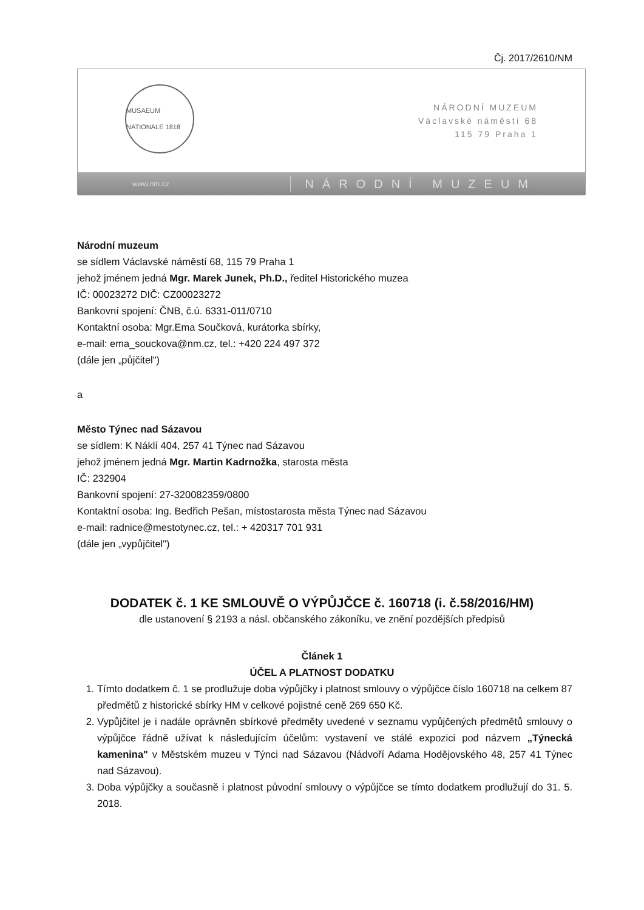Čj. 2017/2610/NM
MUSAEUM NATIONALE 1818
NÁRODNÍ MUZEUM
Václavské náměstí 68
115 79 Praha 1
www.nm.cz
NÁRODNÍ MUZEUM
Národní muzeum
se sídlem Václavské náměstí 68, 115 79 Praha 1
jehož jménem jedná Mgr. Marek Junek, Ph.D., ředitel Historického muzea
IČ: 00023272 DIČ: CZ00023272
Bankovní spojení: ČNB, č.ú. 6331-011/0710
Kontaktní osoba: Mgr.Ema Součková, kurátorka sbírky,
e-mail: ema_souckova@nm.cz, tel.: +420 224 497 372
(dále jen „půjčitel")
a
Město Týnec nad Sázavou
se sídlem: K Náklí 404, 257 41 Týnec nad Sázavou
jehož jménem jedná Mgr. Martin Kadrnožka, starosta města
IČ: 232904
Bankovní spojení: 27-320082359/0800
Kontaktní osoba: Ing. Bedřich Pešan, místostarosta města Týnec nad Sázavou
e-mail: radnice@mestotynec.cz, tel.: + 420317 701 931
(dále jen „vypůjčitel")
DODATEK č. 1 KE SMLOUVĚ O VÝPŮJČCE č. 160718 (i. č.58/2016/HM)
dle ustanovení § 2193 a násl. občanského zákoníku, ve znění pozdějších předpisů
Článek 1
ÚČEL A PLATNOST DODATKU
1. Tímto dodatkem č. 1 se prodlužuje doba výpůjčky i platnost smlouvy o výpůjčce číslo 160718 na celkem 87 předmětů z historické sbírky HM v celkové pojistné ceně 269 650 Kč.
2. Vypůjčitel je i nadále oprávněn sbírkové předměty uvedené v seznamu vypůjčených předmětů smlouvy o výpůjčce řádně užívat k následujícím účelům: vystavení ve stálé expozici pod názvem „Týnecká kamenina" v Městském muzeu v Týnci nad Sázavou (Nádvoří Adama Hodějovského 48, 257 41 Týnec nad Sázavou).
3. Doba výpůjčky a současně i platnost původní smlouvy o výpůjčce se tímto dodatkem prodlužují do 31. 5. 2018.